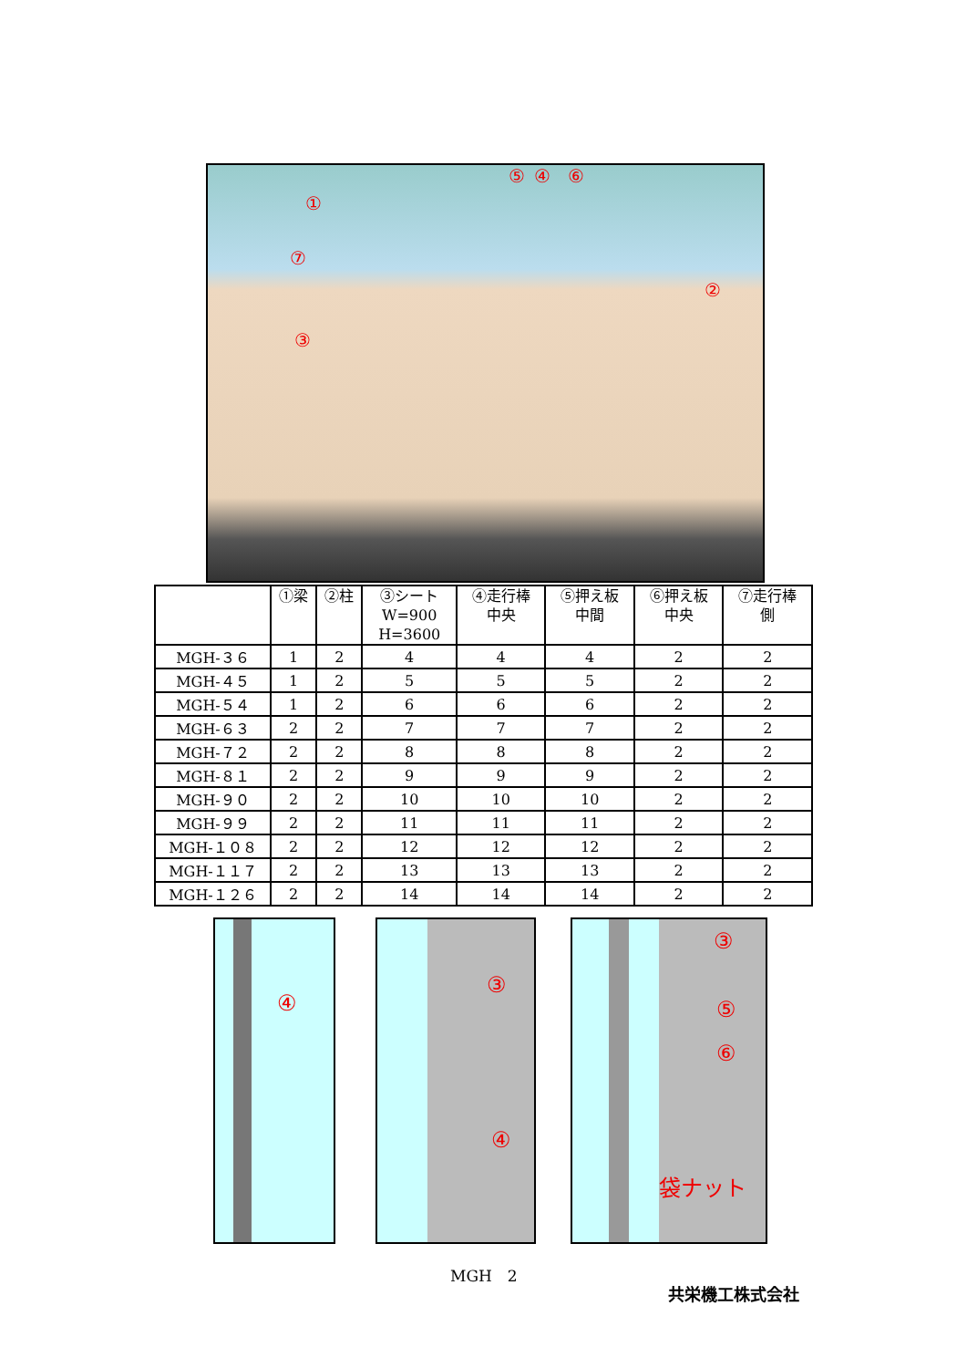⑤ ④ ⑥
①
⑦
②
③
| | ①梁 | ②柱 | ③シート W=900 H=3600 | ④走行棒 中央 | ⑤押え板 中間 | ⑥押え板 中央 | ⑦走行棒 側 |
| --- | --- | --- | --- | --- | --- | --- | --- |
| MGH-３６ | 1 | 2 | 4 | 4 | 4 | 2 | 2 |
| MGH-４５ | 1 | 2 | 5 | 5 | 5 | 2 | 2 |
| MGH-５４ | 1 | 2 | 6 | 6 | 6 | 2 | 2 |
| MGH-６３ | 2 | 2 | 7 | 7 | 7 | 2 | 2 |
| MGH-７２ | 2 | 2 | 8 | 8 | 8 | 2 | 2 |
| MGH-８１ | 2 | 2 | 9 | 9 | 9 | 2 | 2 |
| MGH-９０ | 2 | 2 | 10 | 10 | 10 | 2 | 2 |
| MGH-９９ | 2 | 2 | 11 | 11 | 11 | 2 | 2 |
| MGH-１０８ | 2 | 2 | 12 | 12 | 12 | 2 | 2 |
| MGH-１１７ | 2 | 2 | 13 | 13 | 13 | 2 | 2 |
| MGH-１２６ | 2 | 2 | 14 | 14 | 14 | 2 | 2 |
④ ③
④
③
⑤
⑥
袋ナット
MGH　2
共栄機工株式会社